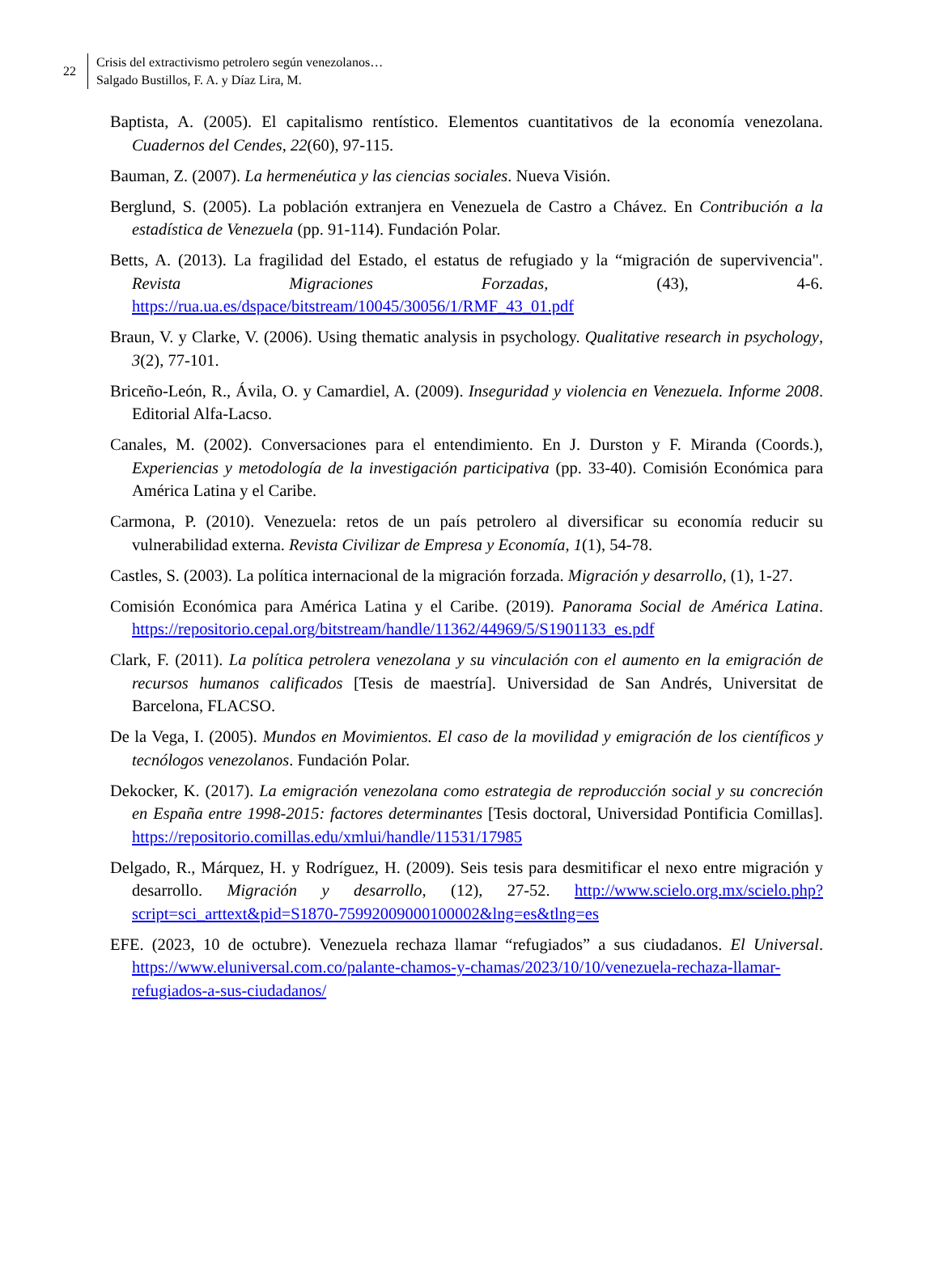22
Crisis del extractivismo petrolero según venezolanos…
Salgado Bustillos, F. A. y Díaz Lira, M.
Baptista, A. (2005). El capitalismo rentístico. Elementos cuantitativos de la economía venezolana. Cuadernos del Cendes, 22(60), 97-115.
Bauman, Z. (2007). La hermenéutica y las ciencias sociales. Nueva Visión.
Berglund, S. (2005). La población extranjera en Venezuela de Castro a Chávez. En Contribución a la estadística de Venezuela (pp. 91-114). Fundación Polar.
Betts, A. (2013). La fragilidad del Estado, el estatus de refugiado y la “migración de supervivencia". Revista Migraciones Forzadas, (43), 4-6. https://rua.ua.es/dspace/bitstream/10045/30056/1/RMF_43_01.pdf
Braun, V. y Clarke, V. (2006). Using thematic analysis in psychology. Qualitative research in psychology, 3(2), 77-101.
Briceño-León, R., Ávila, O. y Camardiel, A. (2009). Inseguridad y violencia en Venezuela. Informe 2008. Editorial Alfa-Lacso.
Canales, M. (2002). Conversaciones para el entendimiento. En J. Durston y F. Miranda (Coords.), Experiencias y metodología de la investigación participativa (pp. 33-40). Comisión Económica para América Latina y el Caribe.
Carmona, P. (2010). Venezuela: retos de un país petrolero al diversificar su economía reducir su vulnerabilidad externa. Revista Civilizar de Empresa y Economía, 1(1), 54-78.
Castles, S. (2003). La política internacional de la migración forzada. Migración y desarrollo, (1), 1-27.
Comisión Económica para América Latina y el Caribe. (2019). Panorama Social de América Latina. https://repositorio.cepal.org/bitstream/handle/11362/44969/5/S1901133_es.pdf
Clark, F. (2011). La política petrolera venezolana y su vinculación con el aumento en la emigración de recursos humanos calificados [Tesis de maestría]. Universidad de San Andrés, Universitat de Barcelona, FLACSO.
De la Vega, I. (2005). Mundos en Movimientos. El caso de la movilidad y emigración de los científicos y tecnólogos venezolanos. Fundación Polar.
Dekocker, K. (2017). La emigración venezolana como estrategia de reproducción social y su concreción en España entre 1998-2015: factores determinantes [Tesis doctoral, Universidad Pontificia Comillas]. https://repositorio.comillas.edu/xmlui/handle/11531/17985
Delgado, R., Márquez, H. y Rodríguez, H. (2009). Seis tesis para desmitificar el nexo entre migración y desarrollo. Migración y desarrollo, (12), 27-52. http://www.scielo.org.mx/scielo.php?script=sci_arttext&pid=S1870-75992009000100002&lng=es&tlng=es
EFE. (2023, 10 de octubre). Venezuela rechaza llamar “refugiados” a sus ciudadanos. El Universal. https://www.eluniversal.com.co/palante-chamos-y-chamas/2023/10/10/venezuela-rechaza-llamar-refugiados-a-sus-ciudadanos/